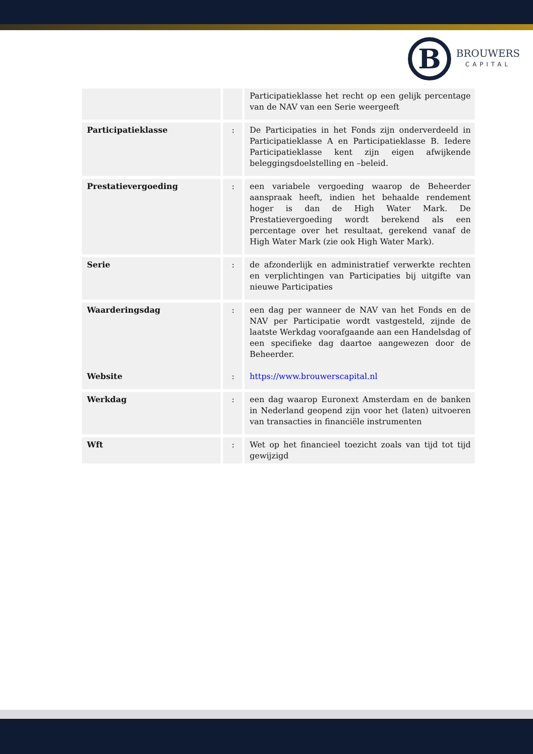B
BROUWERS
CAPITAL
| | | Participatieklasse het recht op een gelijk percentage van de NAV van een Serie weergeeft |
| Participatieklasse | : | De Participaties in het Fonds zijn onderverdeeld in Participatieklasse A en Participatieklasse B. Iedere Participatieklasse kent zijn eigen afwijkende beleggingsdoelstelling en –beleid. |
| Prestatievergoeding | : | een variabele vergoeding waarop de Beheerder aanspraak heeft, indien het behaalde rendement hoger is dan de High Water Mark. De Prestatievergoeding wordt berekend als een percentage over het resultaat, gerekend vanaf de High Water Mark (zie ook High Water Mark). |
| Serie | : | de afzonderlijk en administratief verwerkte rechten en verplichtingen van Participaties bij uitgifte van nieuwe Participaties |
| Waarderingsdag Website | : : | een dag per wanneer de NAV van het Fonds en de NAV per Participatie wordt vastgesteld, zijnde de laatste Werkdag voorafgaande aan een Handelsdag of een specifieke dag daartoe aangewezen door de Beheerder. https://www.brouwerscapital.nl |
| Werkdag | : | een dag waarop Euronext Amsterdam en de banken in Nederland geopend zijn voor het (laten) uitvoeren van transacties in financiële instrumenten |
| Wft | : | Wet op het financieel toezicht zoals van tijd tot tijd gewijzigd |